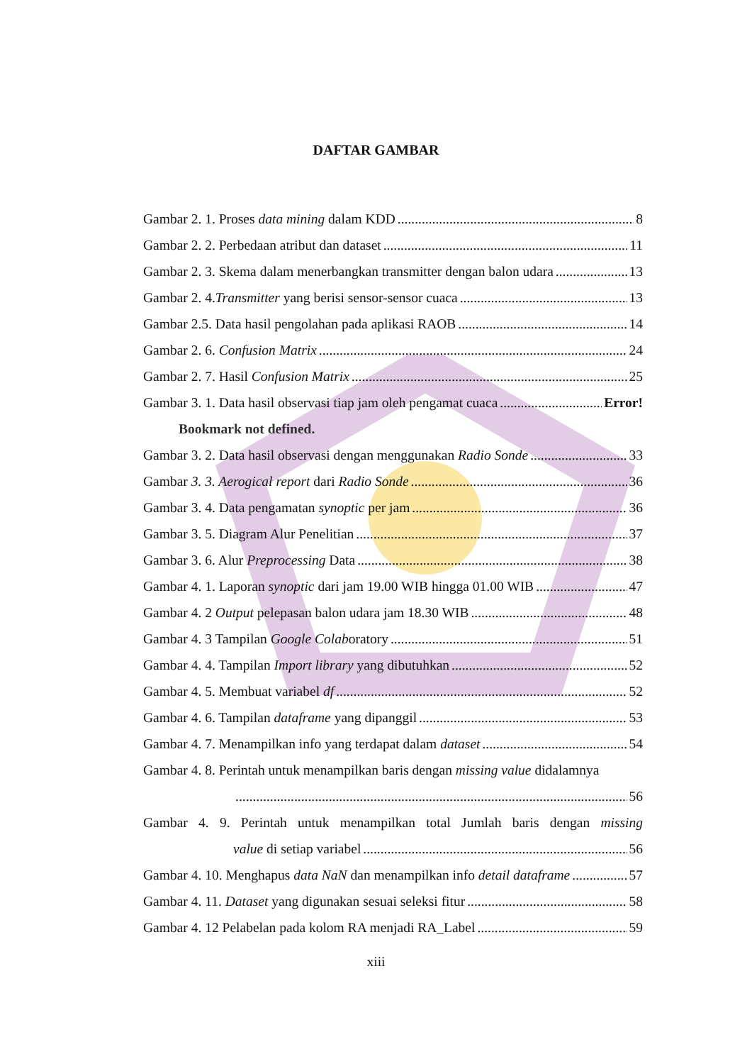DAFTAR GAMBAR
Gambar 2. 1. Proses data mining dalam KDD 8
Gambar 2. 2. Perbedaan atribut dan dataset 11
Gambar 2. 3. Skema dalam menerbangkan transmitter dengan balon udara 13
Gambar 2. 4.Transmitter yang berisi sensor-sensor cuaca 13
Gambar 2.5. Data hasil pengolahan pada aplikasi RAOB 14
Gambar 2. 6. Confusion Matrix 24
Gambar 2. 7. Hasil Confusion Matrix 25
Gambar 3. 1. Data hasil observasi tiap jam oleh pengamat cuaca Error!
Bookmark not defined.
Gambar 3. 2. Data hasil observasi dengan menggunakan Radio Sonde 33
Gambar 3. 3. Aerogical report dari Radio Sonde 36
Gambar 3. 4. Data pengamatan synoptic per jam 36
Gambar 3. 5. Diagram Alur Penelitian 37
Gambar 3. 6. Alur Preprocessing Data 38
Gambar 4. 1. Laporan synoptic dari jam 19.00 WIB hingga 01.00 WIB 47
Gambar 4. 2 Output pelepasan balon udara jam 18.30 WIB 48
Gambar 4. 3 Tampilan Google Colaboratory 51
Gambar 4. 4. Tampilan Import library yang dibutuhkan 52
Gambar 4. 5. Membuat variabel df 52
Gambar 4. 6. Tampilan dataframe yang dipanggil 53
Gambar 4. 7. Menampilkan info yang terdapat dalam dataset 54
Gambar 4. 8. Perintah untuk menampilkan baris dengan missing value didalamnya
56
Gambar 4. 9. Perintah untuk menampilkan total Jumlah baris dengan missing
value di setiap variabel 56
Gambar 4. 10. Menghapus data NaN dan menampilkan info detail dataframe 57
Gambar 4. 11. Dataset yang digunakan sesuai seleksi fitur 58
Gambar 4. 12 Pelabelan pada kolom RA menjadi RA_Label 59
xiii